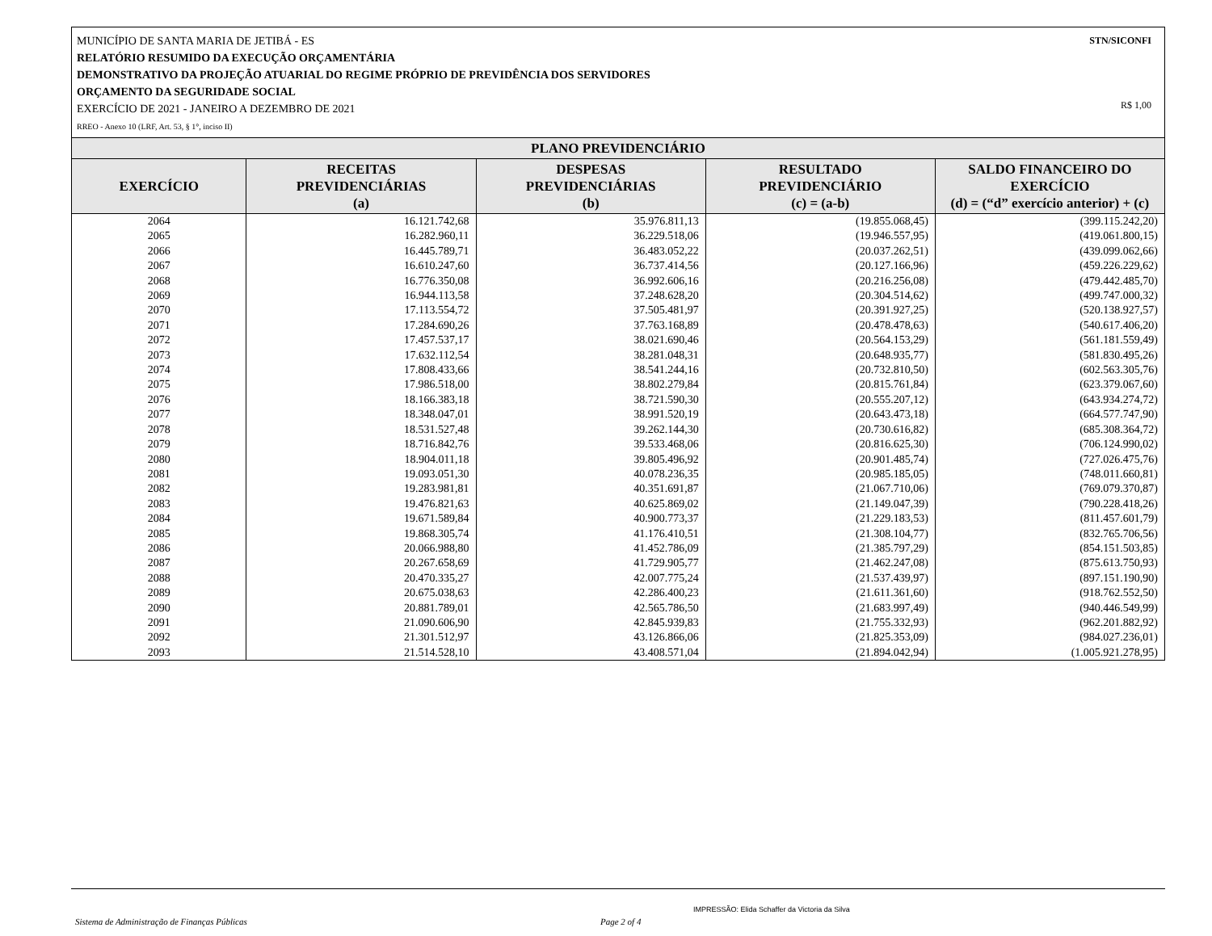STN/SICONFI MUNICÍPIO DE SANTA MARIA DE JETIBÁ - ES
RELATÓRIO RESUMIDO DA EXECUÇÃO ORÇAMENTÁRIA
DEMONSTRATIVO DA PROJEÇÃO ATUARIAL DO REGIME PRÓPRIO DE PREVIDÊNCIA DOS SERVIDORES
ORÇAMENTO DA SEGURIDADE SOCIAL
EXERCÍCIO DE 2021 - JANEIRO A DEZEMBRO DE 2021 R$ 1,00
RREO - Anexo 10 (LRF, Art. 53, § 1°, inciso II)
| PLANO PREVIDENCIÁRIO | | | | |
| --- | --- | --- | --- | --- |
| EXERCÍCIO | RECEITAS PREVIDENCIÁRIAS (a) | DESPESAS PREVIDENCIÁRIAS (b) | RESULTADO PREVIDENCIÁRIO (c) = (a-b) | SALDO FINANCEIRO DO EXERCÍCIO (d) = (“d” exercício anterior) + (c) |
| 2064 | 16.121.742,68 | 35.976.811,13 | (19.855.068,45) | (399.115.242,20) |
| 2065 | 16.282.960,11 | 36.229.518,06 | (19.946.557,95) | (419.061.800,15) |
| 2066 | 16.445.789,71 | 36.483.052,22 | (20.037.262,51) | (439.099.062,66) |
| 2067 | 16.610.247,60 | 36.737.414,56 | (20.127.166,96) | (459.226.229,62) |
| 2068 | 16.776.350,08 | 36.992.606,16 | (20.216.256,08) | (479.442.485,70) |
| 2069 | 16.944.113,58 | 37.248.628,20 | (20.304.514,62) | (499.747.000,32) |
| 2070 | 17.113.554,72 | 37.505.481,97 | (20.391.927,25) | (520.138.927,57) |
| 2071 | 17.284.690,26 | 37.763.168,89 | (20.478.478,63) | (540.617.406,20) |
| 2072 | 17.457.537,17 | 38.021.690,46 | (20.564.153,29) | (561.181.559,49) |
| 2073 | 17.632.112,54 | 38.281.048,31 | (20.648.935,77) | (581.830.495,26) |
| 2074 | 17.808.433,66 | 38.541.244,16 | (20.732.810,50) | (602.563.305,76) |
| 2075 | 17.986.518,00 | 38.802.279,84 | (20.815.761,84) | (623.379.067,60) |
| 2076 | 18.166.383,18 | 38.721.590,30 | (20.555.207,12) | (643.934.274,72) |
| 2077 | 18.348.047,01 | 38.991.520,19 | (20.643.473,18) | (664.577.747,90) |
| 2078 | 18.531.527,48 | 39.262.144,30 | (20.730.616,82) | (685.308.364,72) |
| 2079 | 18.716.842,76 | 39.533.468,06 | (20.816.625,30) | (706.124.990,02) |
| 2080 | 18.904.011,18 | 39.805.496,92 | (20.901.485,74) | (727.026.475,76) |
| 2081 | 19.093.051,30 | 40.078.236,35 | (20.985.185,05) | (748.011.660,81) |
| 2082 | 19.283.981,81 | 40.351.691,87 | (21.067.710,06) | (769.079.370,87) |
| 2083 | 19.476.821,63 | 40.625.869,02 | (21.149.047,39) | (790.228.418,26) |
| 2084 | 19.671.589,84 | 40.900.773,37 | (21.229.183,53) | (811.457.601,79) |
| 2085 | 19.868.305,74 | 41.176.410,51 | (21.308.104,77) | (832.765.706,56) |
| 2086 | 20.066.988,80 | 41.452.786,09 | (21.385.797,29) | (854.151.503,85) |
| 2087 | 20.267.658,69 | 41.729.905,77 | (21.462.247,08) | (875.613.750,93) |
| 2088 | 20.470.335,27 | 42.007.775,24 | (21.537.439,97) | (897.151.190,90) |
| 2089 | 20.675.038,63 | 42.286.400,23 | (21.611.361,60) | (918.762.552,50) |
| 2090 | 20.881.789,01 | 42.565.786,50 | (21.683.997,49) | (940.446.549,99) |
| 2091 | 21.090.606,90 | 42.845.939,83 | (21.755.332,93) | (962.201.882,92) |
| 2092 | 21.301.512,97 | 43.126.866,06 | (21.825.353,09) | (984.027.236,01) |
| 2093 | 21.514.528,10 | 43.408.571,04 | (21.894.042,94) | (1.005.921.278,95) |
IMPRESSÃO: Elida Schaffer da Victoria da Silva
Sistema de Administração de Finanças Públicas Page 2 of 4